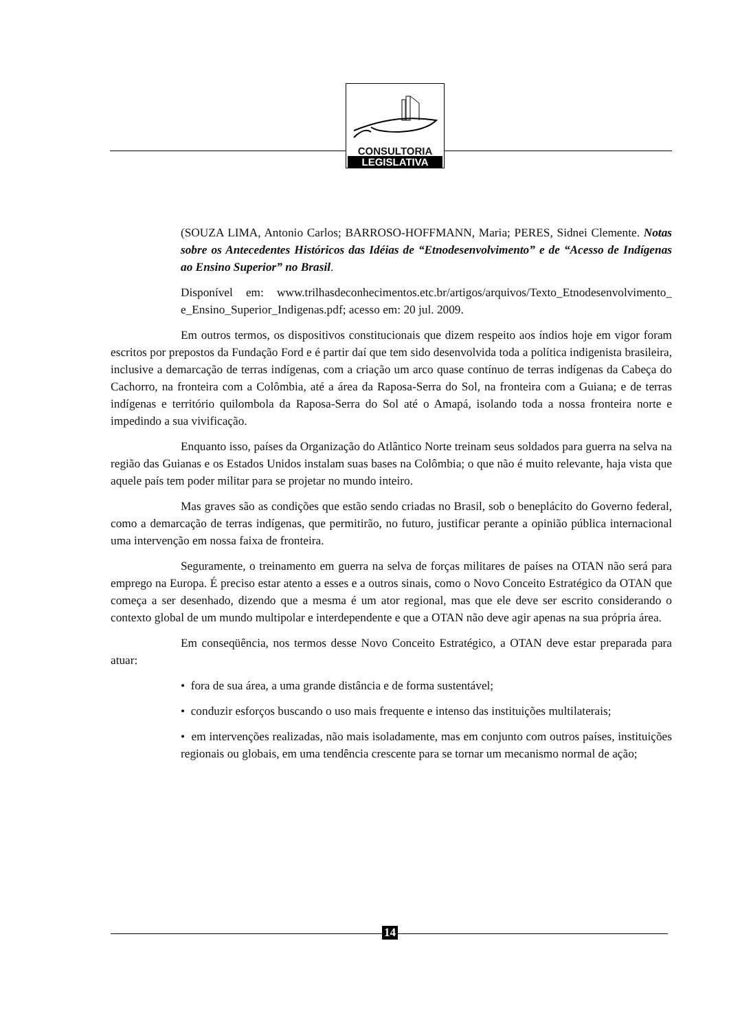CONSULTORIA
LEGISLATIVA
(SOUZA LIMA, Antonio Carlos; BARROSO-HOFFMANN, Maria; PERES, Sidnei Clemente. Notas sobre os Antecedentes Históricos das Idéias de “Etnodesenvolvimento” e de “Acesso de Indígenas ao Ensino Superior” no Brasil.
Disponível em: www.trilhasdeconhecimentos.etc.br/artigos/arquivos/Texto_Etnodesenvolvimento_ e_Ensino_Superior_Indigenas.pdf; acesso em: 20 jul. 2009.
Em outros termos, os dispositivos constitucionais que dizem respeito aos índios hoje em vigor foram escritos por prepostos da Fundação Ford e é partir daí que tem sido desenvolvida toda a política indigenista brasileira, inclusive a demarcação de terras indígenas, com a criação um arco quase contínuo de terras indígenas da Cabeça do Cachorro, na fronteira com a Colômbia, até a área da Raposa-Serra do Sol, na fronteira com a Guiana; e de terras indígenas e território quilombola da Raposa-Serra do Sol até o Amapá, isolando toda a nossa fronteira norte e impedindo a sua vivificação.
Enquanto isso, países da Organização do Atlântico Norte treinam seus soldados para guerra na selva na região das Guianas e os Estados Unidos instalam suas bases na Colômbia; o que não é muito relevante, haja vista que aquele país tem poder militar para se projetar no mundo inteiro.
Mas graves são as condições que estão sendo criadas no Brasil, sob o beneplácito do Governo federal, como a demarcação de terras indígenas, que permitirão, no futuro, justificar perante a opinião pública internacional uma intervenção em nossa faixa de fronteira.
Seguramente, o treinamento em guerra na selva de forças militares de países na OTAN não será para emprego na Europa. É preciso estar atento a esses e a outros sinais, como o Novo Conceito Estratégico da OTAN que começa a ser desenhado, dizendo que a mesma é um ator regional, mas que ele deve ser escrito considerando o contexto global de um mundo multipolar e interdependente e que a OTAN não deve agir apenas na sua própria área.
Em conseqüência, nos termos desse Novo Conceito Estratégico, a OTAN deve estar preparada para atuar:
• fora de sua área, a uma grande distância e de forma sustentável;
• conduzir esforços buscando o uso mais frequente e intenso das instituições multilaterais;
• em intervenções realizadas, não mais isoladamente, mas em conjunto com outros países, instituições regionais ou globais, em uma tendência crescente para se tornar um mecanismo normal de ação;
14